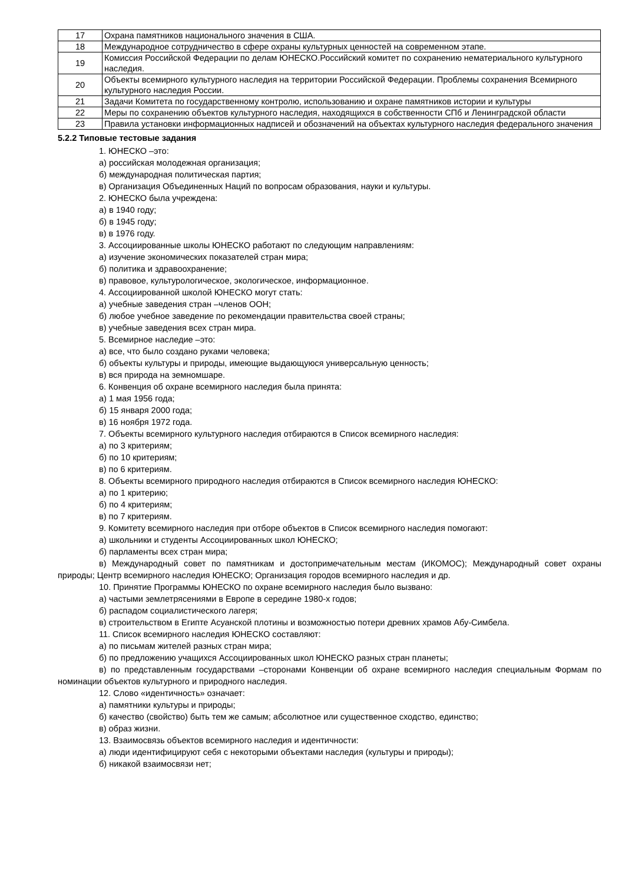| 17 | Охрана памятников национального значения в США. |
| 18 | Международное сотрудничество в сфере охраны культурных ценностей на современном этапе. |
| 19 | Комиссия Российской Федерации по делам ЮНЕСКО.Российский комитет по сохранению нематериального культурного наследия. |
| 20 | Объекты всемирного культурного наследия на территории Российской Федерации. Проблемы сохранения Всемирного культурного наследия России. |
| 21 | Задачи Комитета по государственному контролю, использованию и охране памятников истории и культуры |
| 22 | Меры по сохранению объектов культурного наследия, находящихся в собственности СПб и Ленинградской области |
| 23 | Правила установки информационных надписей и обозначений на объектах культурного наследия федерального значения |
5.2.2 Типовые тестовые задания
1. ЮНЕСКО –это:
а) российская молодежная организация;
б) международная политическая партия;
в) Организация Объединенных Наций по вопросам образования, науки и культуры.
2. ЮНЕСКО была учреждена:
а) в 1940 году;
б) в 1945 году;
в) в 1976 году.
3. Ассоциированные школы ЮНЕСКО работают по следующим направлениям:
а) изучение экономических показателей стран мира;
б) политика и здравоохранение;
в) правовое, культурологическое, экологическое, информационное.
4. Ассоциированной школой ЮНЕСКО могут стать:
а) учебные заведения стран –членов ООН;
б) любое учебное заведение по рекомендации правительства своей страны;
в) учебные заведения всех стран мира.
5. Всемирное наследие –это:
а) все, что было создано руками человека;
б) объекты культуры и природы, имеющие выдающуюся универсальную ценность;
в) вся природа на земномшаре.
6. Конвенция об охране всемирного наследия была принята:
а) 1 мая 1956 года;
б) 15 января 2000 года;
в) 16 ноября 1972 года.
7. Объекты всемирного культурного наследия отбираются в Список всемирного наследия:
а) по 3 критериям;
б) по 10 критериям;
в) по 6 критериям.
8. Объекты всемирного природного наследия отбираются в Список всемирного наследия ЮНЕСКО:
а) по 1 критерию;
б) по 4 критериям;
в) по 7 критериям.
9. Комитету всемирного наследия при отборе объектов в Список всемирного наследия помогают:
а) школьники и студенты Ассоциированных школ ЮНЕСКО;
б) парламенты всех стран мира;
в) Международный совет по памятникам и достопримечательным местам (ИКОМОС); Международный совет охраны природы; Центр всемирного наследия ЮНЕСКО; Организация городов всемирного наследия и др.
10. Принятие Программы ЮНЕСКО по охране всемирного наследия было вызвано:
а) частыми землетрясениями в Европе в середине 1980-х годов;
б) распадом социалистического лагеря;
в) строительством в Египте Асуанской плотины и возможностью потери древних храмов Абу-Симбела.
11. Список всемирного наследия ЮНЕСКО составляют:
а) по письмам жителей разных стран мира;
б) по предложению учащихся Ассоциированных школ ЮНЕСКО разных стран планеты;
в) по представленным государствами –сторонами Конвенции об охране всемирного наследия специальным Формам по номинации объектов культурного и природного наследия.
12. Слово «идентичность» означает:
а) памятники культуры и природы;
б) качество (свойство) быть тем же самым; абсолютное или существенное сходство, единство;
в) образ жизни.
13. Взаимосвязь объектов всемирного наследия и идентичности:
а) люди идентифицируют себя с некоторыми объектами наследия (культуры и природы);
б) никакой взаимосвязи нет;